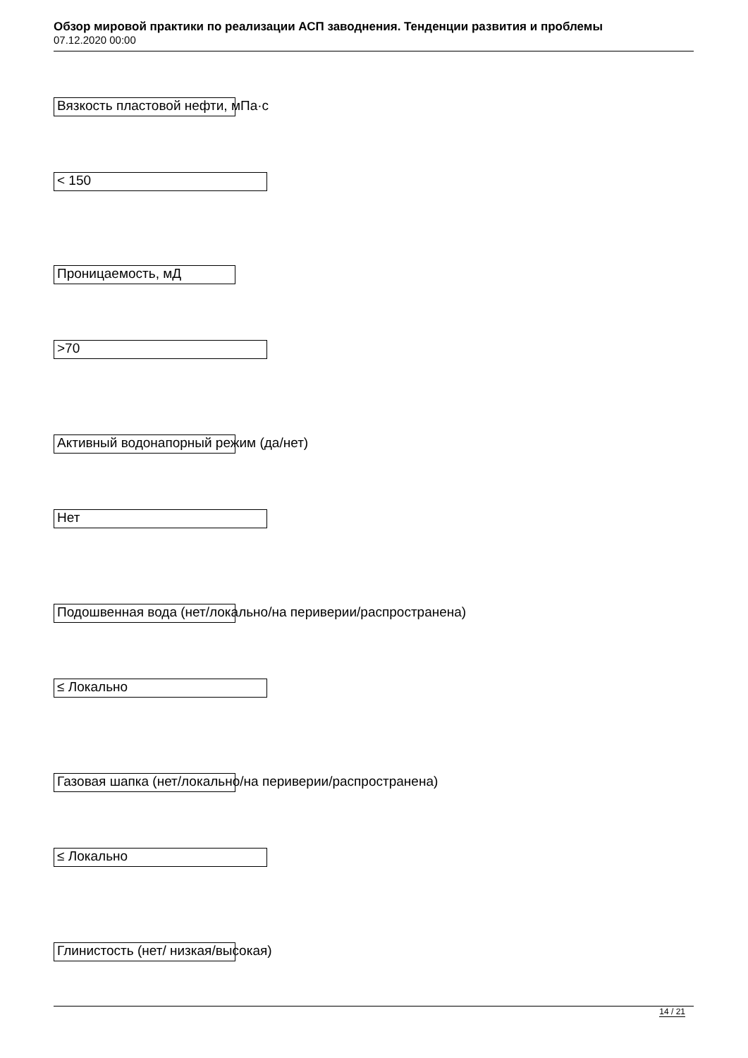Обзор мировой практики по реализации АСП заводнения. Тенденции развития и проблемы
07.12.2020 00:00
Вязкость пластовой нефти, мПа·с
< 150
Проницаемость, мД
>70
Активный водонапорный режим (да/нет)
Нет
Подошвенная вода (нет/локально/на периверии/распространена)
≤ Локально
Газовая шапка (нет/локально/на периверии/распространена)
≤ Локально
Глинистость (нет/ низкая/высокая)
14 / 21